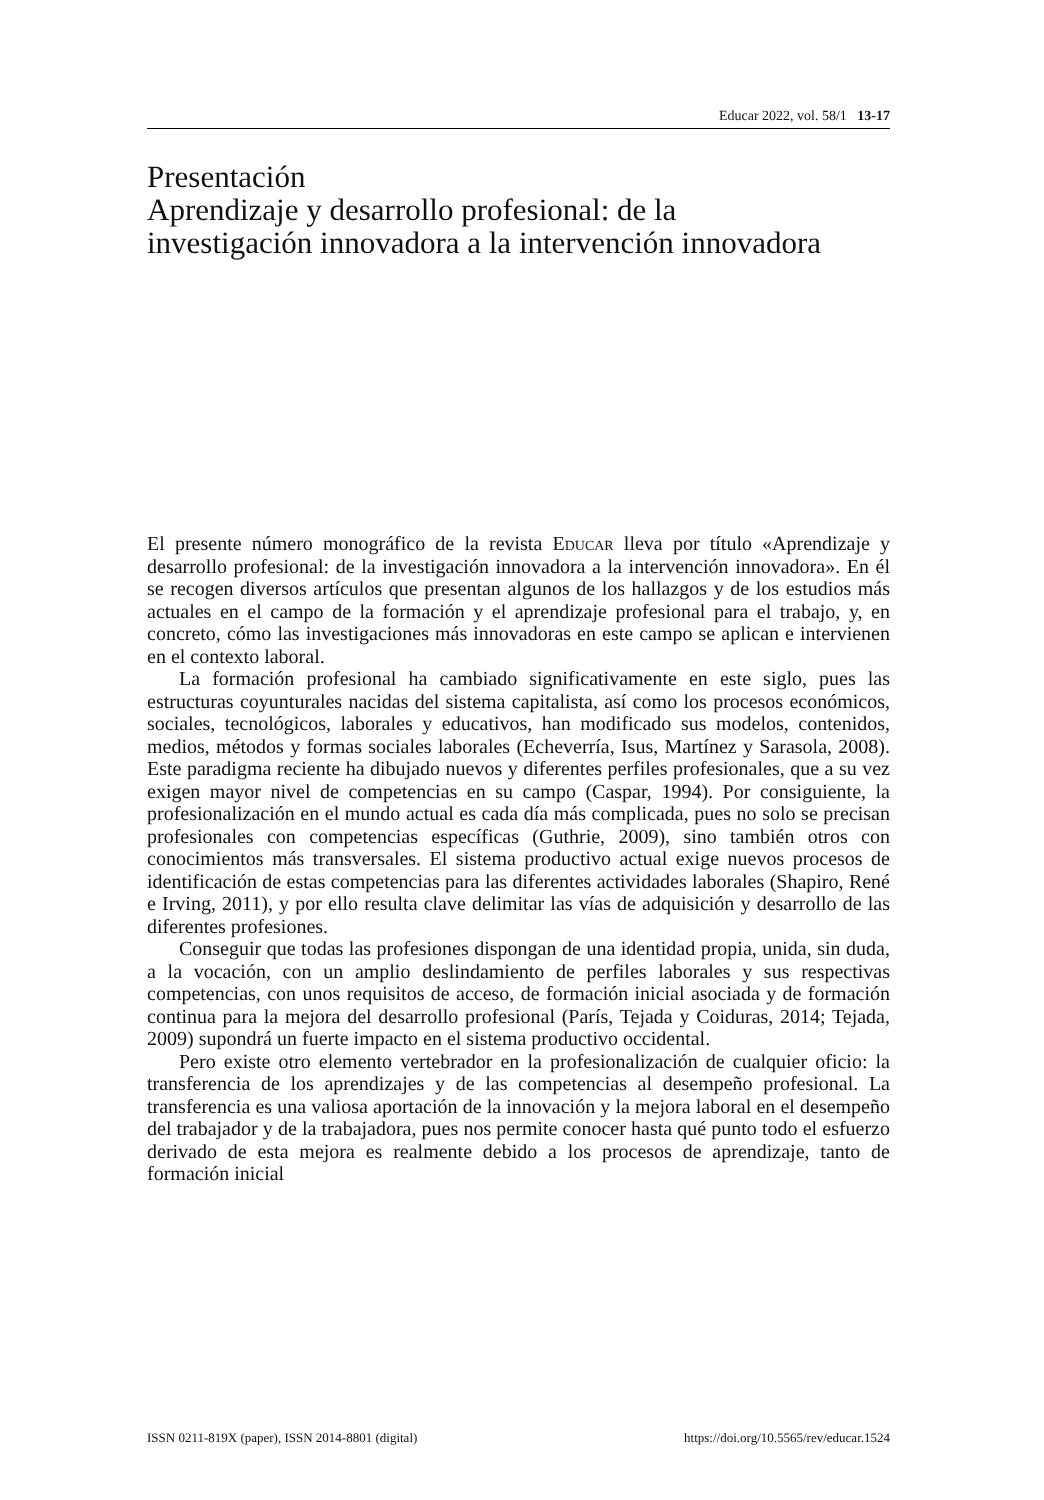Educar 2022, vol. 58/1 13-17
Presentación
Aprendizaje y desarrollo profesional: de la investigación innovadora a la intervención innovadora
El presente número monográfico de la revista Educar lleva por título «Aprendizaje y desarrollo profesional: de la investigación innovadora a la intervención innovadora». En él se recogen diversos artículos que presentan algunos de los hallazgos y de los estudios más actuales en el campo de la formación y el aprendizaje profesional para el trabajo, y, en concreto, cómo las investigaciones más innovadoras en este campo se aplican e intervienen en el contexto laboral.
La formación profesional ha cambiado significativamente en este siglo, pues las estructuras coyunturales nacidas del sistema capitalista, así como los procesos económicos, sociales, tecnológicos, laborales y educativos, han modificado sus modelos, contenidos, medios, métodos y formas sociales laborales (Echeverría, Isus, Martínez y Sarasola, 2008). Este paradigma reciente ha dibujado nuevos y diferentes perfiles profesionales, que a su vez exigen mayor nivel de competencias en su campo (Caspar, 1994). Por consiguiente, la profesionalización en el mundo actual es cada día más complicada, pues no solo se precisan profesionales con competencias específicas (Guthrie, 2009), sino también otros con conocimientos más transversales. El sistema productivo actual exige nuevos procesos de identificación de estas competencias para las diferentes actividades laborales (Shapiro, René e Irving, 2011), y por ello resulta clave delimitar las vías de adquisición y desarrollo de las diferentes profesiones.
Conseguir que todas las profesiones dispongan de una identidad propia, unida, sin duda, a la vocación, con un amplio deslindamiento de perfiles laborales y sus respectivas competencias, con unos requisitos de acceso, de formación inicial asociada y de formación continua para la mejora del desarrollo profesional (París, Tejada y Coiduras, 2014; Tejada, 2009) supondrá un fuerte impacto en el sistema productivo occidental.
Pero existe otro elemento vertebrador en la profesionalización de cualquier oficio: la transferencia de los aprendizajes y de las competencias al desempeño profesional. La transferencia es una valiosa aportación de la innovación y la mejora laboral en el desempeño del trabajador y de la trabajadora, pues nos permite conocer hasta qué punto todo el esfuerzo derivado de esta mejora es realmente debido a los procesos de aprendizaje, tanto de formación inicial
ISSN 0211-819X (paper), ISSN 2014-8801 (digital) https://doi.org/10.5565/rev/educar.1524